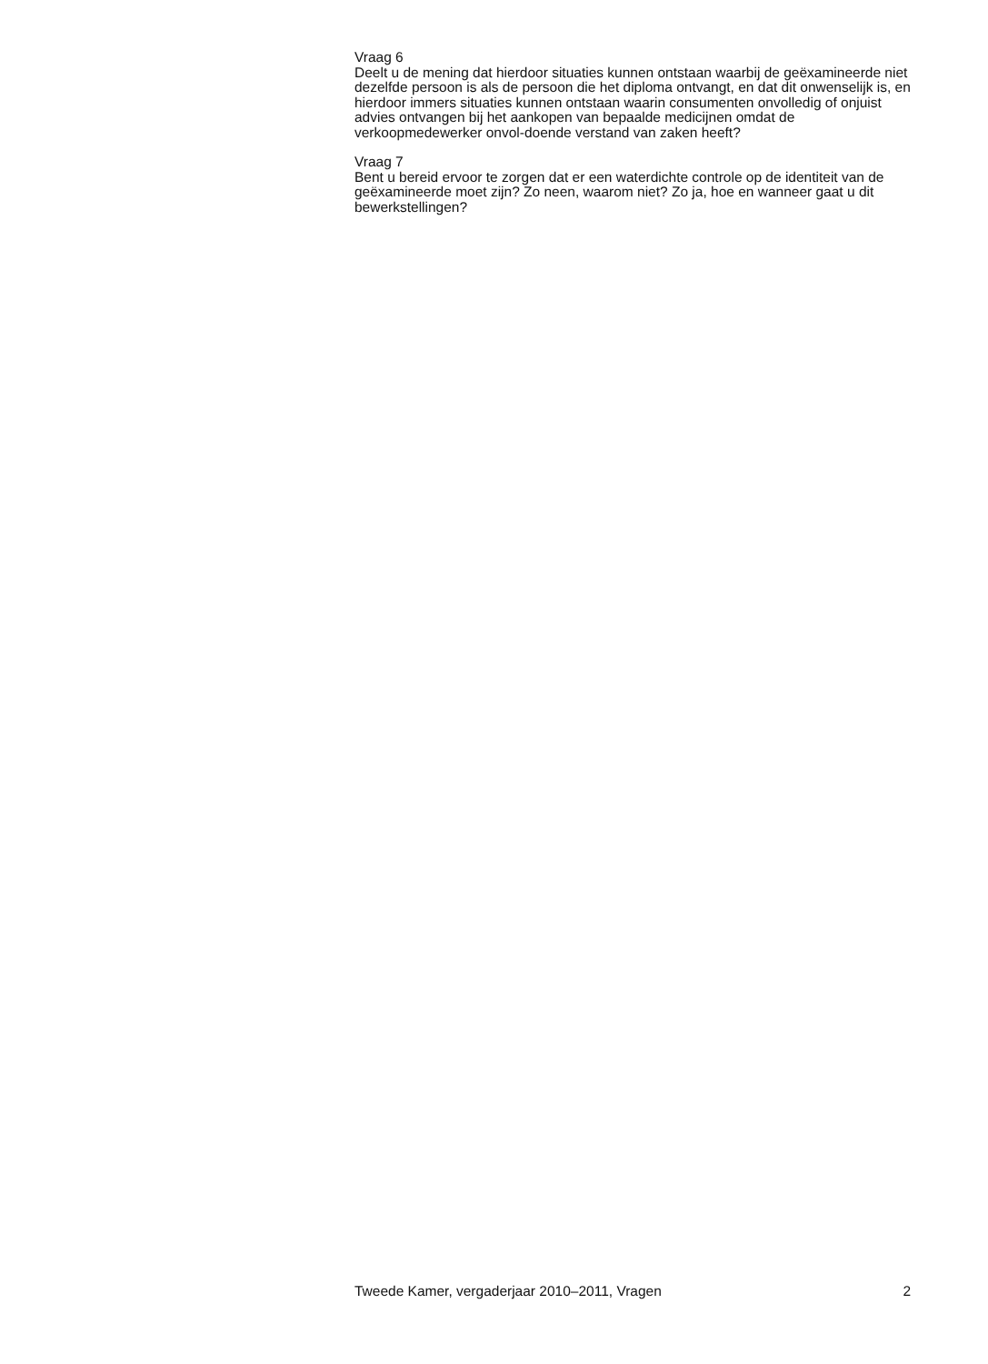Vraag 6
Deelt u de mening dat hierdoor situaties kunnen ontstaan waarbij de geëxamineerde niet dezelfde persoon is als de persoon die het diploma ontvangt, en dat dit onwenselijk is, en hierdoor immers situaties kunnen ontstaan waarin consumenten onvolledig of onjuist advies ontvangen bij het aankopen van bepaalde medicijnen omdat de verkoopmedewerker onvol-doende verstand van zaken heeft?
Vraag 7
Bent u bereid ervoor te zorgen dat er een waterdichte controle op de identiteit van de geëxamineerde moet zijn? Zo neen, waarom niet? Zo ja, hoe en wanneer gaat u dit bewerkstellingen?
Tweede Kamer, vergaderjaar 2010–2011, Vragen 2